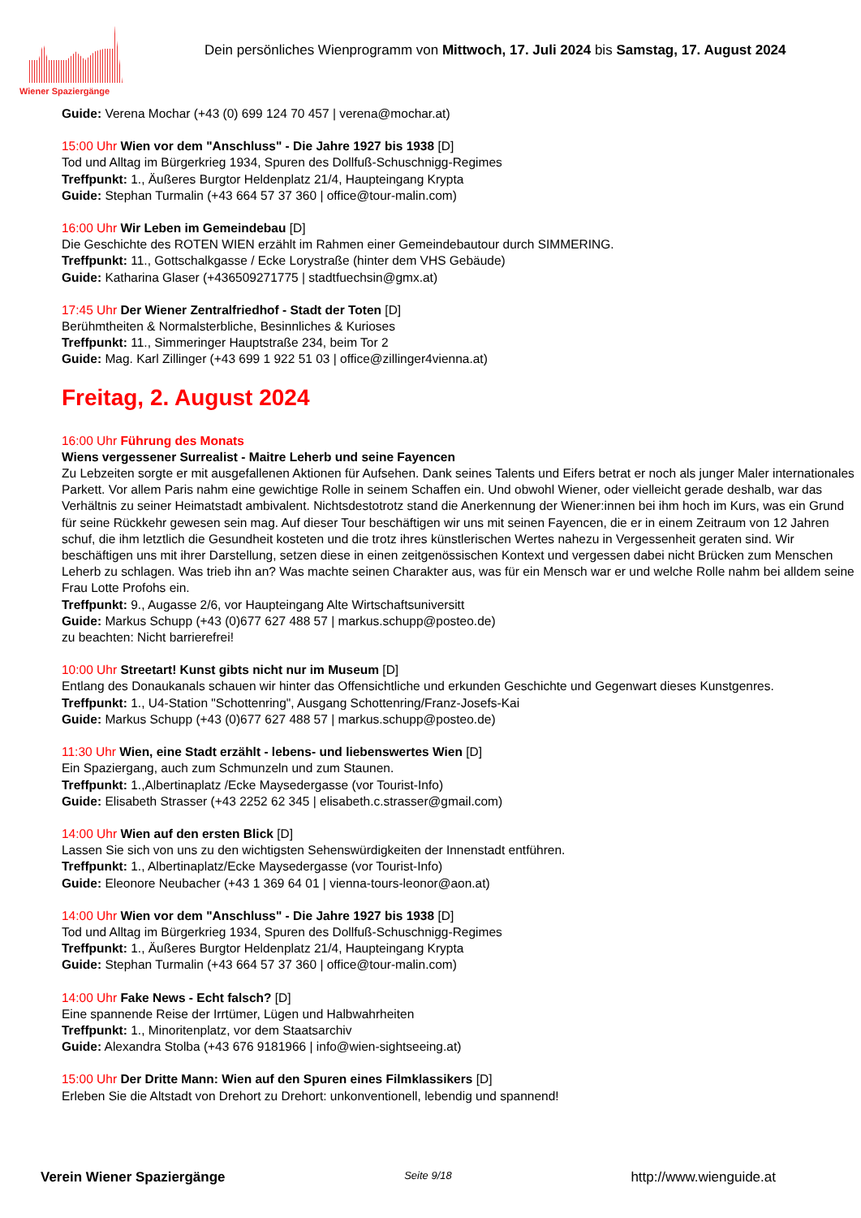Wiener Spaziergänge
Dein persönliches Wienprogramm von Mittwoch, 17. Juli 2024 bis Samstag, 17. August 2024
Guide: Verena Mochar (+43 (0) 699 124 70 457 | verena@mochar.at)
15:00 Uhr Wien vor dem "Anschluss" - Die Jahre 1927 bis 1938 [D]
Tod und Alltag im Bürgerkrieg 1934, Spuren des Dollfuß-Schuschnigg-Regimes
Treffpunkt: 1., Äußeres Burgtor Heldenplatz 21/4, Haupteingang Krypta
Guide: Stephan Turmalin (+43 664 57 37 360 | office@tour-malin.com)
16:00 Uhr Wir Leben im Gemeindebau [D]
Die Geschichte des ROTEN WIEN erzählt im Rahmen einer Gemeindebautour durch SIMMERING.
Treffpunkt: 11., Gottschalkgasse / Ecke Lorystraße (hinter dem VHS Gebäude)
Guide: Katharina Glaser (+436509271775 | stadtfuechsin@gmx.at)
17:45 Uhr Der Wiener Zentralfriedhof - Stadt der Toten [D]
Berühmtheiten & Normalsterbliche, Besinnliches & Kurioses
Treffpunkt: 11., Simmeringer Hauptstraße 234, beim Tor 2
Guide: Mag. Karl Zillinger (+43 699 1 922 51 03 | office@zillinger4vienna.at)
Freitag, 2. August 2024
16:00 Uhr Führung des Monats
Wiens vergessener Surrealist - Maitre Leherb und seine Fayencen
Zu Lebzeiten sorgte er mit ausgefallenen Aktionen für Aufsehen. Dank seines Talents und Eifers betrat er noch als junger Maler internationales Parkett. Vor allem Paris nahm eine gewichtige Rolle in seinem Schaffen ein. Und obwohl Wiener, oder vielleicht gerade deshalb, war das Verhältnis zu seiner Heimatstadt ambivalent. Nichtsdestotrotz stand die Anerkennung der Wiener:innen bei ihm hoch im Kurs, was ein Grund für seine Rückkehr gewesen sein mag. Auf dieser Tour beschäftigen wir uns mit seinen Fayencen, die er in einem Zeitraum von 12 Jahren schuf, die ihm letztlich die Gesundheit kosteten und die trotz ihres künstlerischen Wertes nahezu in Vergessenheit geraten sind. Wir beschäftigen uns mit ihrer Darstellung, setzen diese in einen zeitgenössischen Kontext und vergessen dabei nicht Brücken zum Menschen Leherb zu schlagen. Was trieb ihn an? Was machte seinen Charakter aus, was für ein Mensch war er und welche Rolle nahm bei alldem seine Frau Lotte Profohs ein.
Treffpunkt: 9., Augasse 2/6, vor Haupteingang Alte Wirtschaftsuniversitt
Guide: Markus Schupp (+43 (0)677 627 488 57 | markus.schupp@posteo.de)
zu beachten: Nicht barrierefrei!
10:00 Uhr Streetart! Kunst gibts nicht nur im Museum [D]
Entlang des Donaukanals schauen wir hinter das Offensichtliche und erkunden Geschichte und Gegenwart dieses Kunstgenres.
Treffpunkt: 1., U4-Station "Schottenring", Ausgang Schottenring/Franz-Josefs-Kai
Guide: Markus Schupp (+43 (0)677 627 488 57 | markus.schupp@posteo.de)
11:30 Uhr Wien, eine Stadt erzählt - lebens- und liebenswertes Wien [D]
Ein Spaziergang, auch zum Schmunzeln und zum Staunen.
Treffpunkt: 1.,Albertinaplatz /Ecke Maysedergasse (vor Tourist-Info)
Guide: Elisabeth Strasser (+43 2252 62 345 | elisabeth.c.strasser@gmail.com)
14:00 Uhr Wien auf den ersten Blick [D]
Lassen Sie sich von uns zu den wichtigsten Sehenswürdigkeiten der Innenstadt entführen.
Treffpunkt: 1., Albertinaplatz/Ecke Maysedergasse (vor Tourist-Info)
Guide: Eleonore Neubacher (+43 1 369 64 01 | vienna-tours-leonor@aon.at)
14:00 Uhr Wien vor dem "Anschluss" - Die Jahre 1927 bis 1938 [D]
Tod und Alltag im Bürgerkrieg 1934, Spuren des Dollfuß-Schuschnigg-Regimes
Treffpunkt: 1., Äußeres Burgtor Heldenplatz 21/4, Haupteingang Krypta
Guide: Stephan Turmalin (+43 664 57 37 360 | office@tour-malin.com)
14:00 Uhr Fake News - Echt falsch? [D]
Eine spannende Reise der Irrtümer, Lügen und Halbwahrheiten
Treffpunkt: 1., Minoritenplatz, vor dem Staatsarchiv
Guide: Alexandra Stolba (+43 676 9181966 | info@wien-sightseeing.at)
15:00 Uhr Der Dritte Mann: Wien auf den Spuren eines Filmklassikers [D]
Erleben Sie die Altstadt von Drehort zu Drehort: unkonventionell, lebendig und spannend!
Verein Wiener Spaziergänge Seite 9/18 http://www.wienguide.at